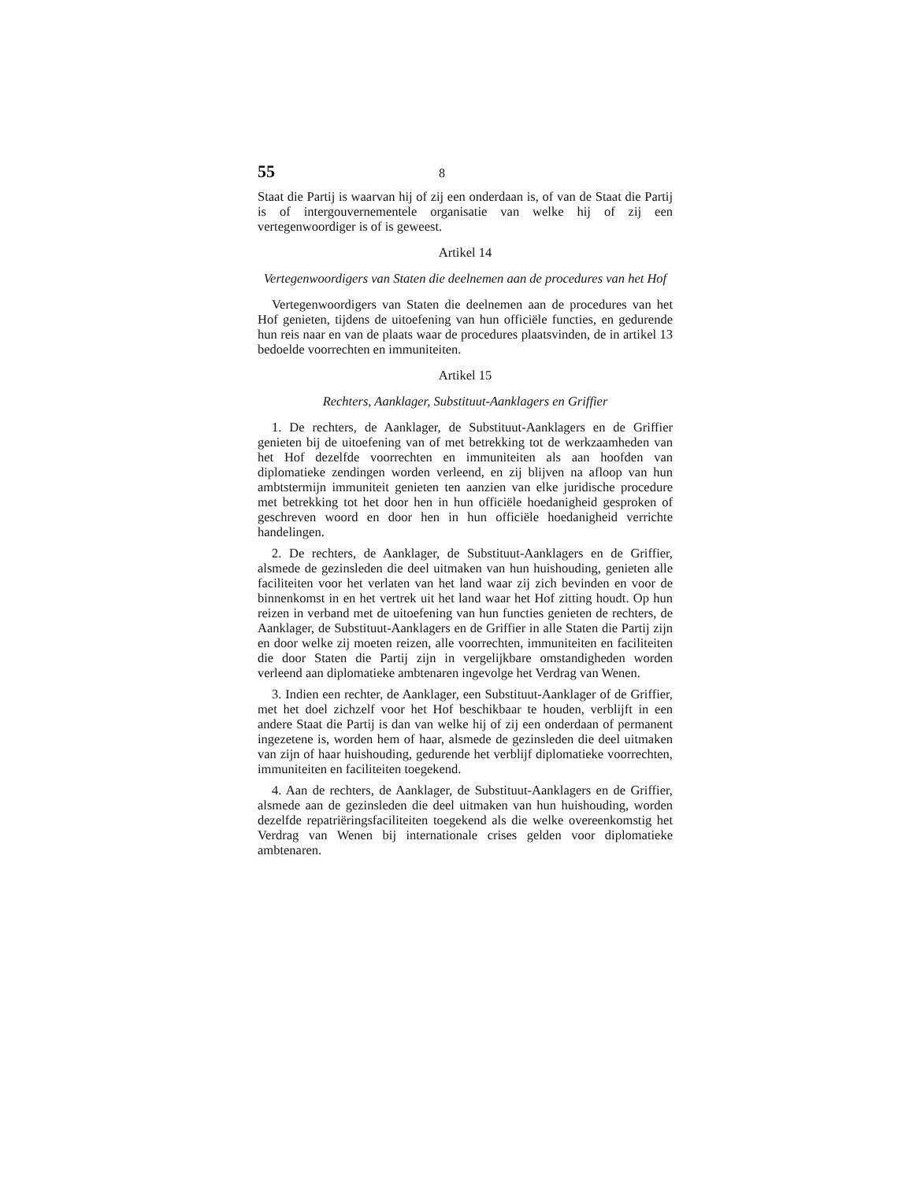55 8
Staat die Partij is waarvan hij of zij een onderdaan is, of van de Staat die Partij is of intergouvernementele organisatie van welke hij of zij een vertegenwoordiger is of is geweest.
Artikel 14
Vertegenwoordigers van Staten die deelnemen aan de procedures van het Hof
Vertegenwoordigers van Staten die deelnemen aan de procedures van het Hof genieten, tijdens de uitoefening van hun officiële functies, en gedurende hun reis naar en van de plaats waar de procedures plaatsvinden, de in artikel 13 bedoelde voorrechten en immuniteiten.
Artikel 15
Rechters, Aanklager, Substituut-Aanklagers en Griffier
1. De rechters, de Aanklager, de Substituut-Aanklagers en de Griffier genieten bij de uitoefening van of met betrekking tot de werkzaamheden van het Hof dezelfde voorrechten en immuniteiten als aan hoofden van diplomatieke zendingen worden verleend, en zij blijven na afloop van hun ambtstermijn immuniteit genieten ten aanzien van elke juridische procedure met betrekking tot het door hen in hun officiële hoedanigheid gesproken of geschreven woord en door hen in hun officiële hoedanigheid verrichte handelingen.
2. De rechters, de Aanklager, de Substituut-Aanklagers en de Griffier, alsmede de gezinsleden die deel uitmaken van hun huishouding, genieten alle faciliteiten voor het verlaten van het land waar zij zich bevinden en voor de binnenkomst in en het vertrek uit het land waar het Hof zitting houdt. Op hun reizen in verband met de uitoefening van hun functies genieten de rechters, de Aanklager, de Substituut-Aanklagers en de Griffier in alle Staten die Partij zijn en door welke zij moeten reizen, alle voorrechten, immuniteiten en faciliteiten die door Staten die Partij zijn in vergelijkbare omstandigheden worden verleend aan diplomatieke ambtenaren ingevolge het Verdrag van Wenen.
3. Indien een rechter, de Aanklager, een Substituut-Aanklager of de Griffier, met het doel zichzelf voor het Hof beschikbaar te houden, verblijft in een andere Staat die Partij is dan van welke hij of zij een onderdaan of permanent ingezetene is, worden hem of haar, alsmede de gezinsleden die deel uitmaken van zijn of haar huishouding, gedurende het verblijf diplomatieke voorrechten, immuniteiten en faciliteiten toegekend.
4. Aan de rechters, de Aanklager, de Substituut-Aanklagers en de Griffier, alsmede aan de gezinsleden die deel uitmaken van hun huishouding, worden dezelfde repatriëringsfaciliteiten toegekend als die welke overeenkomstig het Verdrag van Wenen bij internationale crises gelden voor diplomatieke ambtenaren.